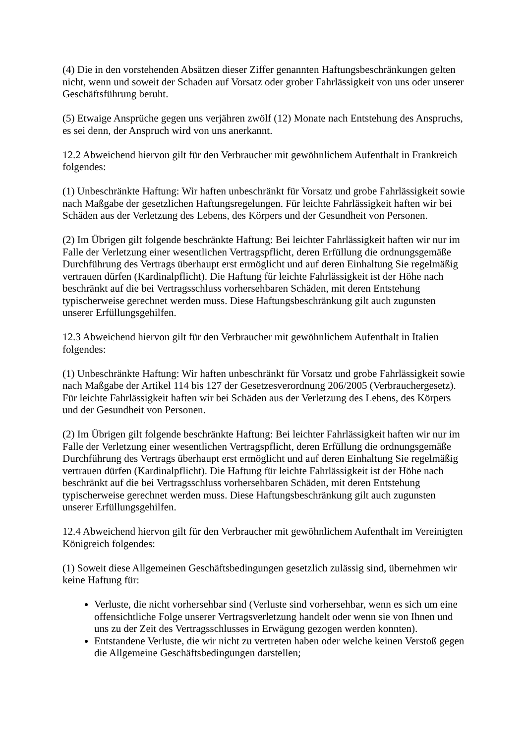(4) Die in den vorstehenden Absätzen dieser Ziffer genannten Haftungsbeschränkungen gelten nicht, wenn und soweit der Schaden auf Vorsatz oder grober Fahrlässigkeit von uns oder unserer Geschäftsführung beruht.
(5) Etwaige Ansprüche gegen uns verjähren zwölf (12) Monate nach Entstehung des Anspruchs, es sei denn, der Anspruch wird von uns anerkannt.
12.2 Abweichend hiervon gilt für den Verbraucher mit gewöhnlichem Aufenthalt in Frankreich folgendes:
(1) Unbeschränkte Haftung: Wir haften unbeschränkt für Vorsatz und grobe Fahrlässigkeit sowie nach Maßgabe der gesetzlichen Haftungsregelungen. Für leichte Fahrlässigkeit haften wir bei Schäden aus der Verletzung des Lebens, des Körpers und der Gesundheit von Personen.
(2) Im Übrigen gilt folgende beschränkte Haftung: Bei leichter Fahrlässigkeit haften wir nur im Falle der Verletzung einer wesentlichen Vertragspflicht, deren Erfüllung die ordnungsgemäße Durchführung des Vertrags überhaupt erst ermöglicht und auf deren Einhaltung Sie regelmäßig vertrauen dürfen (Kardinalpflicht). Die Haftung für leichte Fahrlässigkeit ist der Höhe nach beschränkt auf die bei Vertragsschluss vorhersehbaren Schäden, mit deren Entstehung typischerweise gerechnet werden muss. Diese Haftungsbeschränkung gilt auch zugunsten unserer Erfüllungsgehilfen.
12.3 Abweichend hiervon gilt für den Verbraucher mit gewöhnlichem Aufenthalt in Italien folgendes:
(1) Unbeschränkte Haftung: Wir haften unbeschränkt für Vorsatz und grobe Fahrlässigkeit sowie nach Maßgabe der Artikel 114 bis 127 der Gesetzesverordnung 206/2005 (Verbrauchergesetz). Für leichte Fahrlässigkeit haften wir bei Schäden aus der Verletzung des Lebens, des Körpers und der Gesundheit von Personen.
(2) Im Übrigen gilt folgende beschränkte Haftung: Bei leichter Fahrlässigkeit haften wir nur im Falle der Verletzung einer wesentlichen Vertragspflicht, deren Erfüllung die ordnungsgemäße Durchführung des Vertrags überhaupt erst ermöglicht und auf deren Einhaltung Sie regelmäßig vertrauen dürfen (Kardinalpflicht). Die Haftung für leichte Fahrlässigkeit ist der Höhe nach beschränkt auf die bei Vertragsschluss vorhersehbaren Schäden, mit deren Entstehung typischerweise gerechnet werden muss. Diese Haftungsbeschränkung gilt auch zugunsten unserer Erfüllungsgehilfen.
12.4 Abweichend hiervon gilt für den Verbraucher mit gewöhnlichem Aufenthalt im Vereinigten Königreich folgendes:
(1) Soweit diese Allgemeinen Geschäftsbedingungen gesetzlich zulässig sind, übernehmen wir keine Haftung für:
Verluste, die nicht vorhersehbar sind (Verluste sind vorhersehbar, wenn es sich um eine offensichtliche Folge unserer Vertragsverletzung handelt oder wenn sie von Ihnen und uns zu der Zeit des Vertragsschlusses in Erwägung gezogen werden konnten).
Entstandene Verluste, die wir nicht zu vertreten haben oder welche keinen Verstoß gegen die Allgemeine Geschäftsbedingungen darstellen;